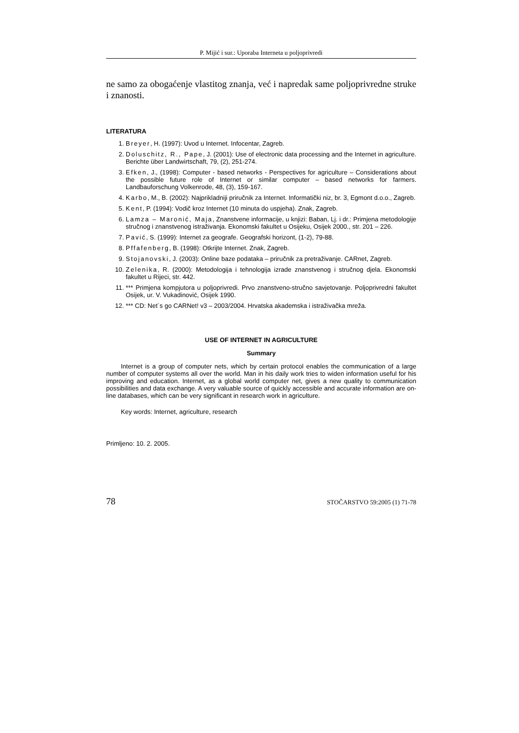P. Mijić i sur.: Uporaba Interneta u poljoprivredi
ne samo za obogaćenje vlastitog znanja, već i napredak same poljoprivredne struke i znanosti.
LITERATURA
1. Breyer, H. (1997): Uvod u Internet. Infocentar, Zagreb.
2. Doluschitz, R., Pape, J. (2001): Use of electronic data processing and the Internet in agriculture. Berichte über Landwirtschaft, 79, (2), 251-274.
3. Efken, J., (1998): Computer - based networks - Perspectives for agriculture – Considerations about the possible future role of Internet or similar computer – based networks for farmers. Landbauforschung Volkenrode, 48, (3), 159-167.
4. Karbo, M., B. (2002): Najprikladniji priručnik za Internet. Informatički niz, br. 3, Egmont d.o.o., Zagreb.
5. Kent, P. (1994): Vodič kroz Internet (10 minuta do uspjeha). Znak, Zagreb.
6. Lamza – Maronić, Maja, Znanstvene informacije, u knjizi: Baban, Lj. i dr.: Primjena metodologije stručnog i znanstvenog istraživanja. Ekonomski fakultet u Osijeku, Osijek 2000., str. 201 – 226.
7. Pavić, S. (1999): Internet za geografe. Geografski horizont, (1-2), 79-88.
8. Pffafenberg, B. (1998): Otkrijte Internet. Znak, Zagreb.
9. Stojanovski, J. (2003): Online baze podataka – priručnik za pretraživanje. CARnet, Zagreb.
10. Zelenika, R. (2000): Metodologija i tehnologija izrade znanstvenog i stručnog djela. Ekonomski fakultet u Rijeci, str. 442.
11. *** Primjena kompjutora u poljoprivredi. Prvo znanstveno-stručno savjetovanje. Poljoprivredni fakultet Osijek, ur. V. Vukadinović, Osijek 1990.
12. *** CD: Net´s go CARNet! v3 – 2003/2004. Hrvatska akademska i istraživačka mreža.
USE OF INTERNET IN AGRICULTURE
Summary
Internet is a group of computer nets, which by certain protocol enables the communication of a large number of computer systems all over the world. Man in his daily work tries to widen information useful for his improving and education. Internet, as a global world computer net, gives a new quality to communication possibilities and data exchange. A very valuable source of quickly accessible and accurate information are on-line databases, which can be very significant in research work in agriculture.
Key words: Internet, agriculture, research
Primljeno: 10. 2. 2005.
78 STOČARSTVO 59:2005 (1) 71-78